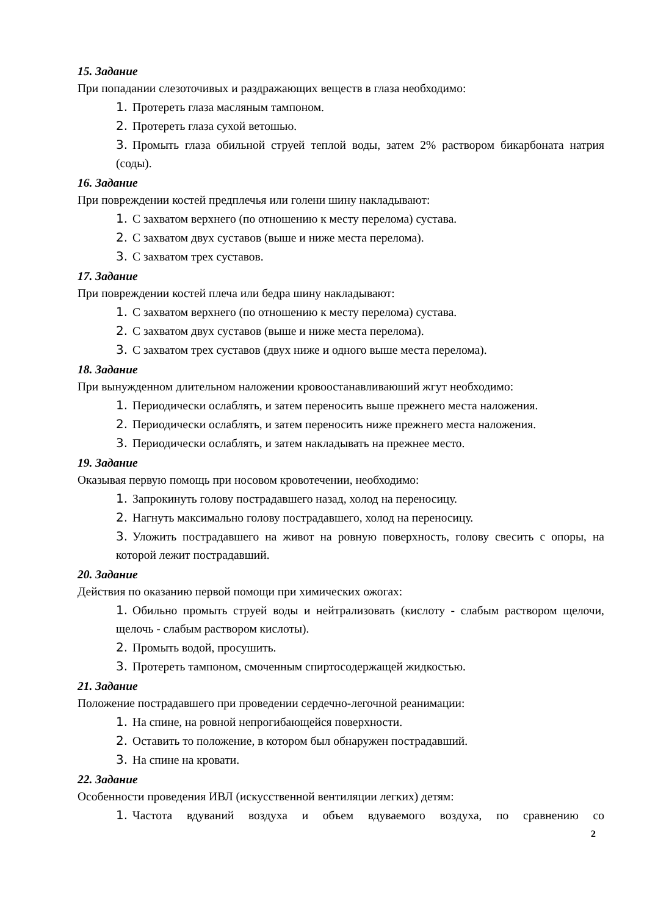15. Задание
При попадании слезоточивых и раздражающих веществ в глаза необходимо:
1. Протереть глаза масляным тампоном.
2. Протереть глаза сухой ветошью.
3. Промыть глаза обильной струей теплой воды, затем 2% раствором бикарбоната натрия (соды).
16. Задание
При повреждении костей предплечья или голени шину накладывают:
1. С захватом верхнего (по отношению к месту перелома) сустава.
2. С захватом двух суставов (выше и ниже места перелома).
3. С захватом трех суставов.
17. Задание
При повреждении костей плеча или бедра шину накладывают:
1. С захватом верхнего (по отношению к месту перелома) сустава.
2. С захватом двух суставов (выше и ниже места перелома).
3. С захватом трех суставов (двух ниже и одного выше места перелома).
18. Задание
При вынужденном длительном наложении кровоостанавливаюший жгут необходимо:
1. Периодически ослаблять, и затем переносить выше прежнего места наложения.
2. Периодически ослаблять, и затем переносить ниже прежнего места наложения.
3. Периодически ослаблять, и затем накладывать на прежнее место.
19. Задание
Оказывая первую помощь при носовом кровотечении, необходимо:
1. Запрокинуть голову пострадавшего назад, холод на переносицу.
2. Нагнуть максимально голову пострадавшего, холод на переносицу.
3. Уложить пострадавшего на живот на ровную поверхность, голову свесить с опоры, на которой лежит пострадавший.
20. Задание
Действия по оказанию первой помощи при химических ожогах:
1. Обильно промыть струей воды и нейтрализовать (кислоту - слабым раствором щелочи, щелочь - слабым раствором кислоты).
2. Промыть водой, просушить.
3. Протереть тампоном, смоченным спиртосодержащей жидкостью.
21. Задание
Положение пострадавшего при проведении сердечно-легочной реанимации:
1. На спине, на ровной непрогибающейся поверхности.
2. Оставить то положение, в котором был обнаружен пострадавший.
3. На спине на кровати.
22. Задание
Особенности проведения ИВЛ (искусственной вентиляции легких) детям:
1. Частота вдуваний воздуха и объем вдуваемого воздуха, по сравнению со
2